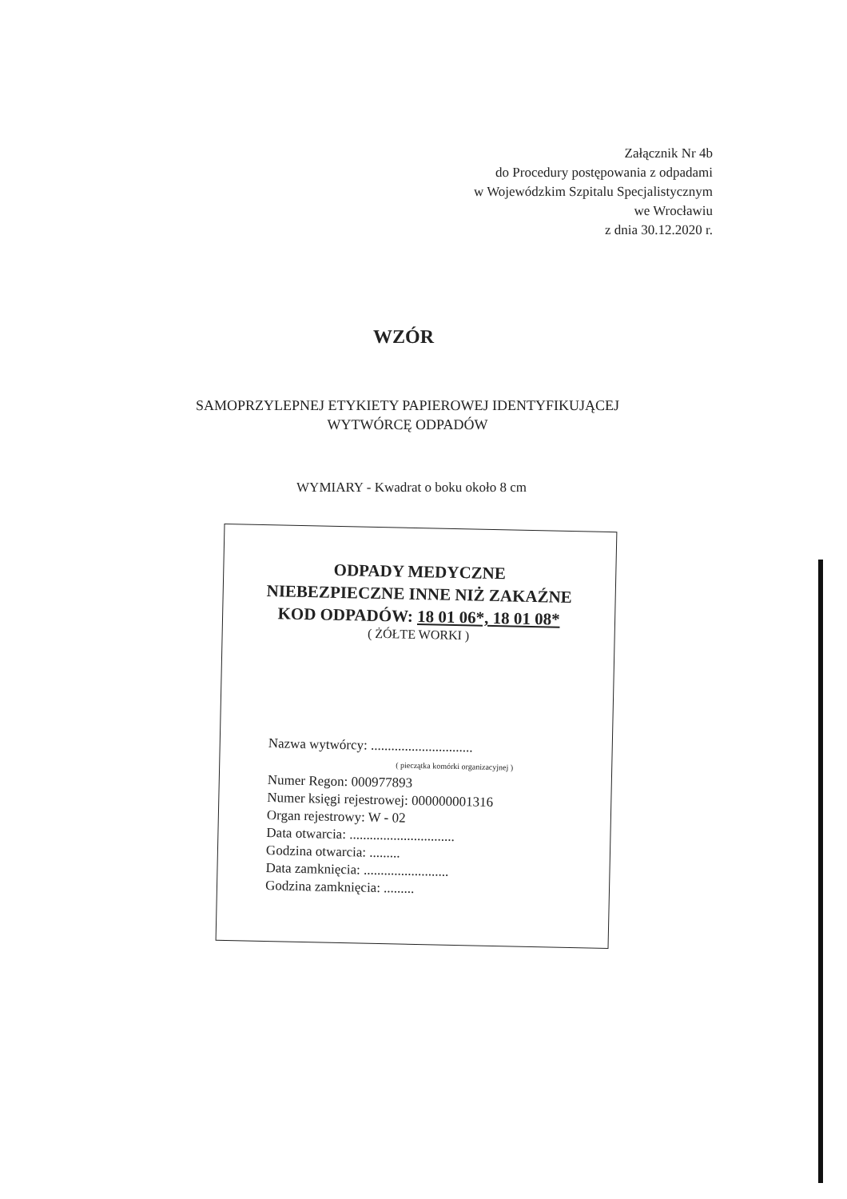Załącznik Nr 4b
do Procedury postępowania z odpadami
w Wojewódzkim Szpitalu Specjalistycznym
we Wrocławiu
z dnia 30.12.2020 r.
WZÓR
SAMOPRZYLEPNEJ ETYKIETY PAPIEROWEJ IDENTYFIKUJĄCEJ
WYTWÓRCĘ ODPADÓW
WYMIARY - Kwadrat o boku około 8 cm
ODPADY MEDYCZNE
NIEBEZPIECZNE INNE NIŻ ZAKAŹNE
KOD ODPADÓW: 18 01 06*, 18 01 08*
( ŻÓŁTE WORKI )
Nazwa wytwórcy: ..............................
( pieczątka komórki organizacyjnej )
Numer Regon: 000977893
Numer księgi rejestrowej: 000000001316
Organ rejestrowy: W - 02
Data otwarcia: ...............................
Godzina otwarcia: .........
Data zamknięcia: .........................
Godzina zamknięcia: .........